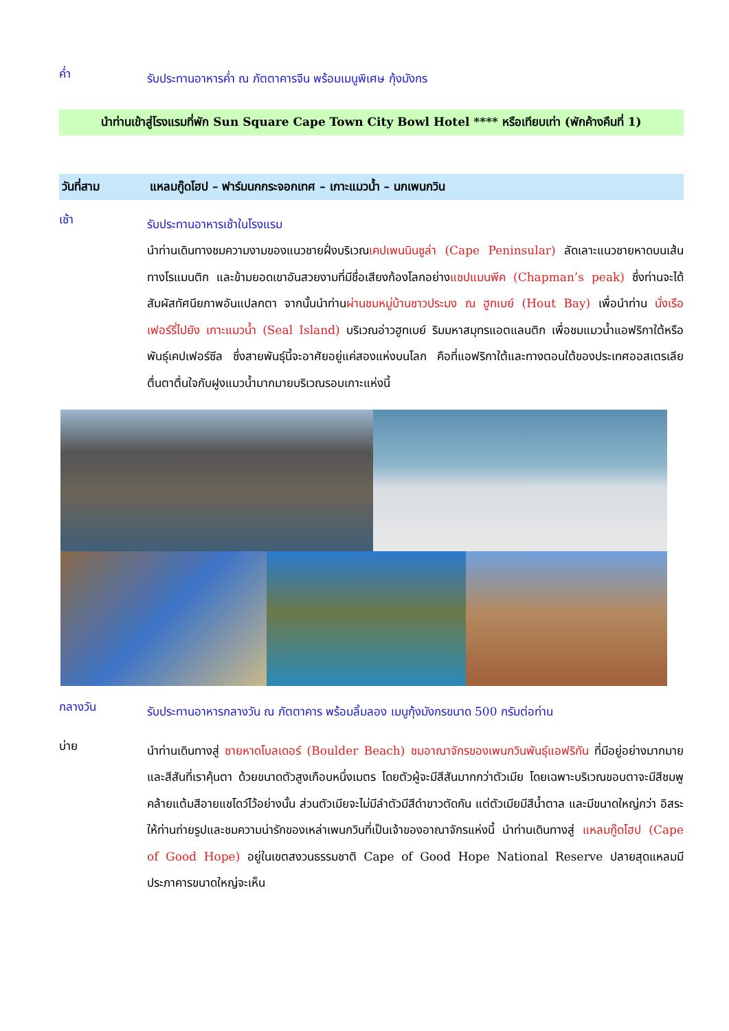ค่ำ
รับประทานอาหารค่ำ ณ ภัตตาคารจีน พร้อมเมนูพิเศษ กุ้งมังกร
นำท่านเข้าสู่โรงแรมที่พัก Sun Square Cape Town City Bowl Hotel **** หรือเทียบเท่า (พักค้างคืนที่ 1)
วันที่สาม แหลมกู๊ดโฮป – ฟาร์มนกกระจอกเทศ – เกาะแมวน้ำ – นกเพนกวิน
เช้า
รับประทานอาหารเช้าในโรงแรม
นำท่านเดินทางชมความงามของแนวชายฝั่งบริเวณเคปเพนนินซูล่า (Cape Peninsular) ลัดเลาะแนวชายหาดบนเส้นทางโรแมนติก และข้ามยอดเขาอันสวยงามที่มีชื่อเสียงก้องโลกอย่างแชปแมนพีค (Chapman’s peak) ซึ่งท่านจะได้สัมผัสทัศนียภาพอันแปลกตา จากนั้นนำท่านผ่านชมหมู่บ้านชาวประมง ณ ฮูทเบย์ (Hout Bay) เพื่อนำท่าน นั่งเรือเฟอร์รี่ไปยัง เกาะแมวน้ำ (Seal Island) บริเวณอ่าวฮูทเบย์ ริมมหาสมุทรแอตแลนติก เพื่อชมแมวน้ำแอฟริกาใต้หรือพันธุ์เคปเฟอร์ซีล ซึ่งสายพันธุ์นี้จะอาศัยอยู่แค่สองแห่งบนโลก คือที่แอฟริกาใต้และทางตอนใต้ของประเทศออสเตรเลีย ตื่นตาตื่นใจกับฝูงแมวน้ำมากมายบริเวณรอบเกาะแห่งนี้
กลางวัน
รับประทานอาหารกลางวัน ณ ภัตตาคาร พร้อมลิ้มลอง เมนูกุ้งมังกรขนาด 500 กรัมต่อท่าน
บ่าย
นำท่านเดินทางสู่ ชายหาดโบลเดอร์ (Boulder Beach) ชมอาณาจักรของเพนกวินพันธุ์แอฟริกัน ที่มีอยู่อย่างมากมายและสีสันที่เราคุ้นตา ด้วยขนาดตัวสูงเกือบหนึ่งเมตร โดยตัวผู้จะมีสีสันมากกว่าตัวเมีย โดยเฉพาะบริเวณขอบตาจะมีสีชมพู คล้ายแต้มสีอายแชโดว์ไว้อย่างนั้น ส่วนตัวเมียจะไม่มีลำตัวมีสีดำขาวตัดกัน แต่ตัวเมียมีสีน้ำตาล และมีขนาดใหญ่กว่า อิสระให้ท่านถ่ายรูปและชมความน่ารักของเหล่าเพนกวินที่เป็นเจ้าของอาณาจักรแห่งนี้ นำท่านเดินทางสู่ แหลมกู๊ดโฮป (Cape of Good Hope) อยู่ในเขตสงวนธรรมชาติ Cape of Good Hope National Reserve ปลายสุดแหลมมีประภาคารขนาดใหญ่จะเห็น